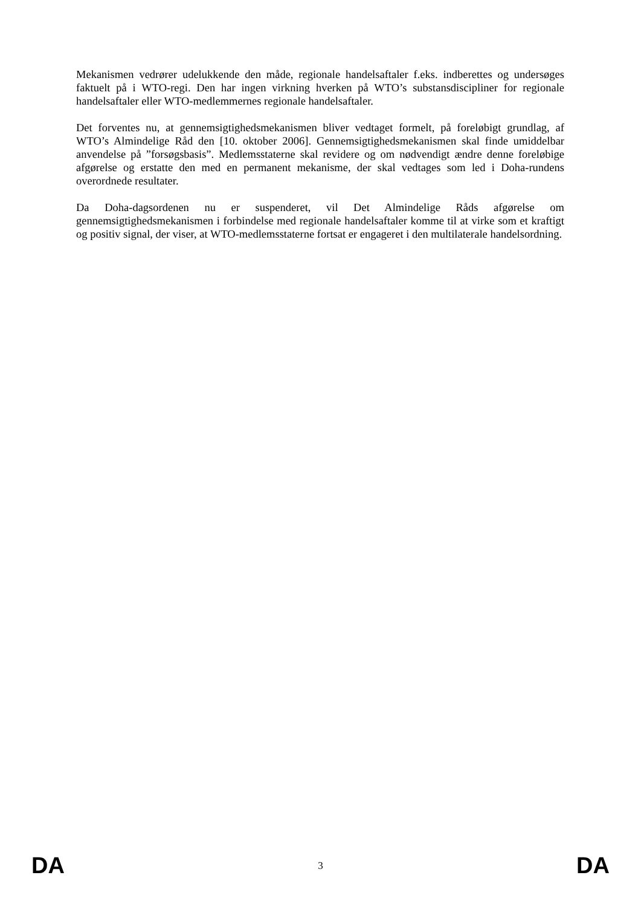Mekanismen vedrører udelukkende den måde, regionale handelsaftaler f.eks. indberettes og undersøges faktuelt på i WTO-regi. Den har ingen virkning hverken på WTO’s substansdiscipliner for regionale handelsaftaler eller WTO-medlemmernes regionale handelsaftaler.
Det forventes nu, at gennemsigtighedsmekanismen bliver vedtaget formelt, på foreløbigt grundlag, af WTO’s Almindelige Råd den [10. oktober 2006]. Gennemsigtighedsmekanismen skal finde umiddelbar anvendelse på ”forsøgsbasis”. Medlemsstaterne skal revidere og om nødvendigt ændre denne foreløbige afgørelse og erstatte den med en permanent mekanisme, der skal vedtages som led i Doha-rundens overordnede resultater.
Da Doha-dagsordenen nu er suspenderet, vil Det Almindelige Råds afgørelse om gennemsigtighedsmekanismen i forbindelse med regionale handelsaftaler komme til at virke som et kraftigt og positiv signal, der viser, at WTO-medlemsstaterne fortsat er engageret i den multilaterale handelsordning.
DA 3 DA